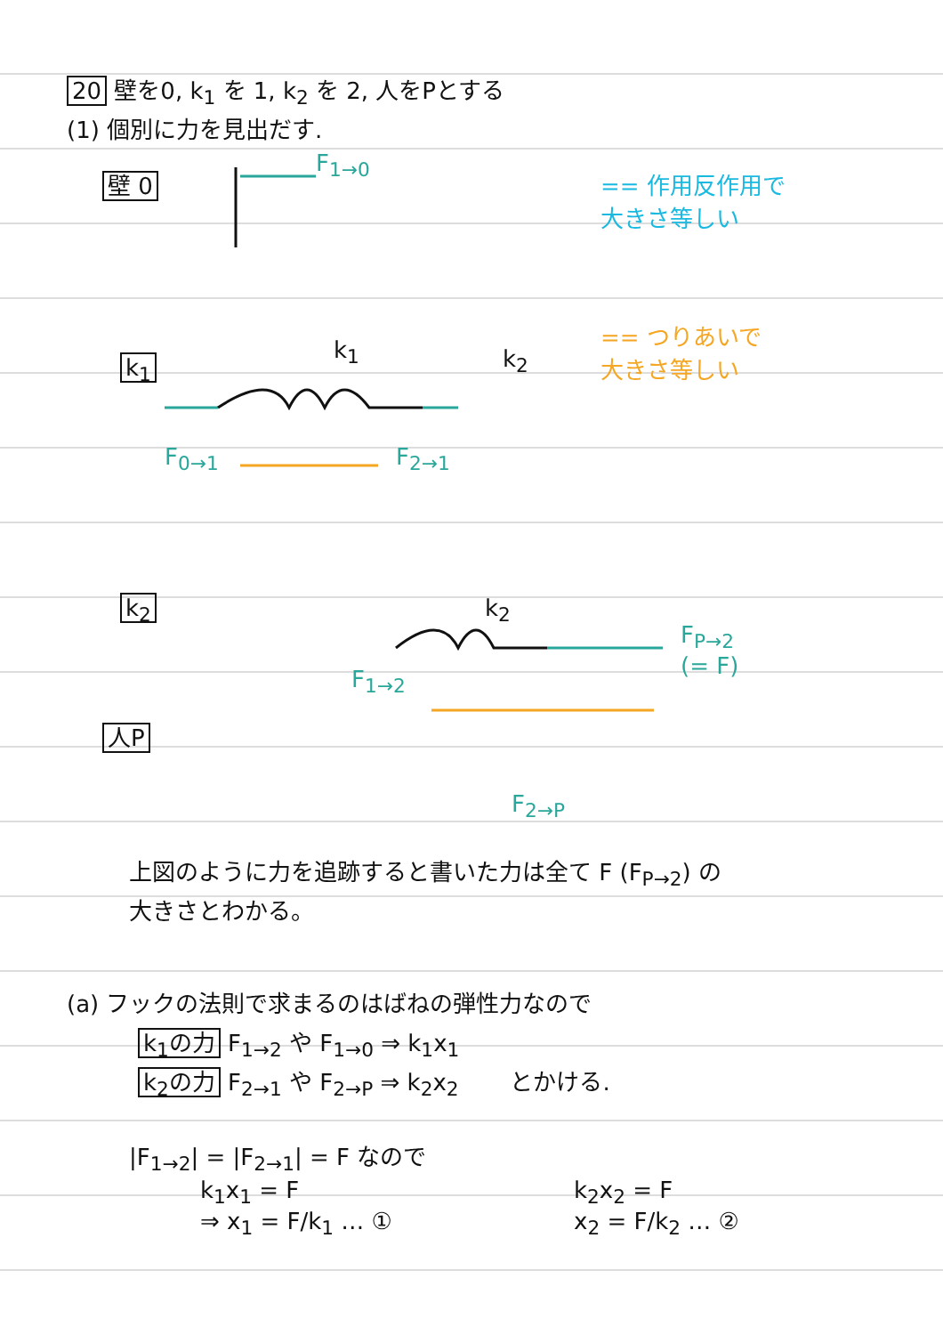20 壁を0, k<sub>1</sub> を 1, k<sub>2</sub> を 2, 人をPとする
(1) 個別に力を見出だす.
壁 0
F<sub>1→0</sub>
== 作用反作用で
大きさ等しい
== つりあいで
大きさ等しい
k<sub>1</sub>
k<sub>1</sub> k<sub>2</sub>
F<sub>0→1</sub> F<sub>2→1</sub>
k<sub>2</sub> k<sub>2</sub>
F<sub>1→2</sub>
F<sub>P→2</sub>
(= F)
人P
F<sub>2→P</sub>
上図のように力を追跡すると書いた力は全て F (F<sub>P→2</sub>) の
大きさとわかる。
(a) フックの法則で求まるのはばねの弾性力なので
k<sub>1</sub>の力 F<sub>1→2</sub> や F<sub>1→0</sub> ⇒ k<sub>1</sub>x<sub>1</sub>
k<sub>2</sub>の力 F<sub>2→1</sub> や F<sub>2→P</sub> ⇒ k<sub>2</sub>x<sub>2</sub> とかける.
|F<sub>1→2</sub>| = |F<sub>2→1</sub>| = F なので
k<sub>1</sub>x<sub>1</sub> = F
⇒ x<sub>1</sub> = F/k<sub>1</sub> … ①
k<sub>2</sub>x<sub>2</sub> = F
x<sub>2</sub> = F/k<sub>2</sub> … ②